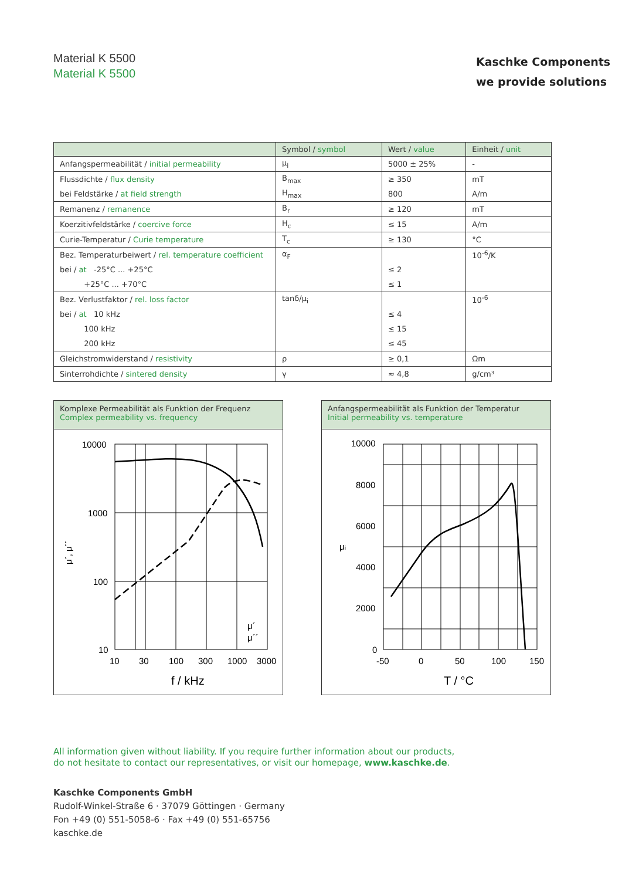Material K 5500
Material K 5500
Kaschke Components
we provide solutions
| | Symbol / symbol | Wert / value | Einheit / unit |
| --- | --- | --- | --- |
| Anfangspermeabilität / initial permeability | μ<sub>i</sub> | 5000 ± 25% | - |
| Flussdichte / flux density | B<sub>max</sub> | ≥ 350 | mT |
| bei Feldstärke / at field strength | H<sub>max</sub> | 800 | A/m |
| Remanenz / remanence | B<sub>r</sub> | ≥ 120 | mT |
| Koerzitivfeldstärke / coercive force | H<sub>c</sub> | ≤ 15 | A/m |
| Curie-Temperatur / Curie temperature | T<sub>c</sub> | ≥ 130 | °C |
| Bez. Temperaturbeiwert / rel. temperature coefficient | α<sub>F</sub> | | 10<sup>-6</sup>/K |
| bei / at -25°C ... +25°C | | ≤ 2 | |
| +25°C ... +70°C | | ≤ 1 | |
| Bez. Verlustfaktor / rel. loss factor | tanδ/μ<sub>i</sub> | | 10<sup>-6</sup> |
| bei / at 10 kHz | | ≤ 4 | |
| 100 kHz | | ≤ 15 | |
| 200 kHz | | ≤ 45 | |
| Gleichstromwiderstand / resistivity | ρ | ≥ 0,1 | Ωm |
| Sinterrohdichte / sintered density | γ | ≈ 4,8 | g/cm³ |
Komplexe Permeabilität als Funktion der Frequenz
Complex permeability vs. frequency
10000
1000
100
10
10
30
100
300
1000
3000
f / kHz
μ´, μ´´
μ´
μ´´
Anfangspermeabilität als Funktion der Temperatur
Initial permeability vs. temperature
10000
8000
6000
4000
2000
0
-50
0
50
100
150
T / °C
μi
All information given without liability. If you require further information about our products,
do not hesitate to contact our representatives, or visit our homepage, www.kaschke.de.
Kaschke Components GmbH
Rudolf-Winkel-Straße 6 · 37079 Göttingen · Germany
Fon +49 (0) 551-5058-6 · Fax +49 (0) 551-65756
kaschke.de